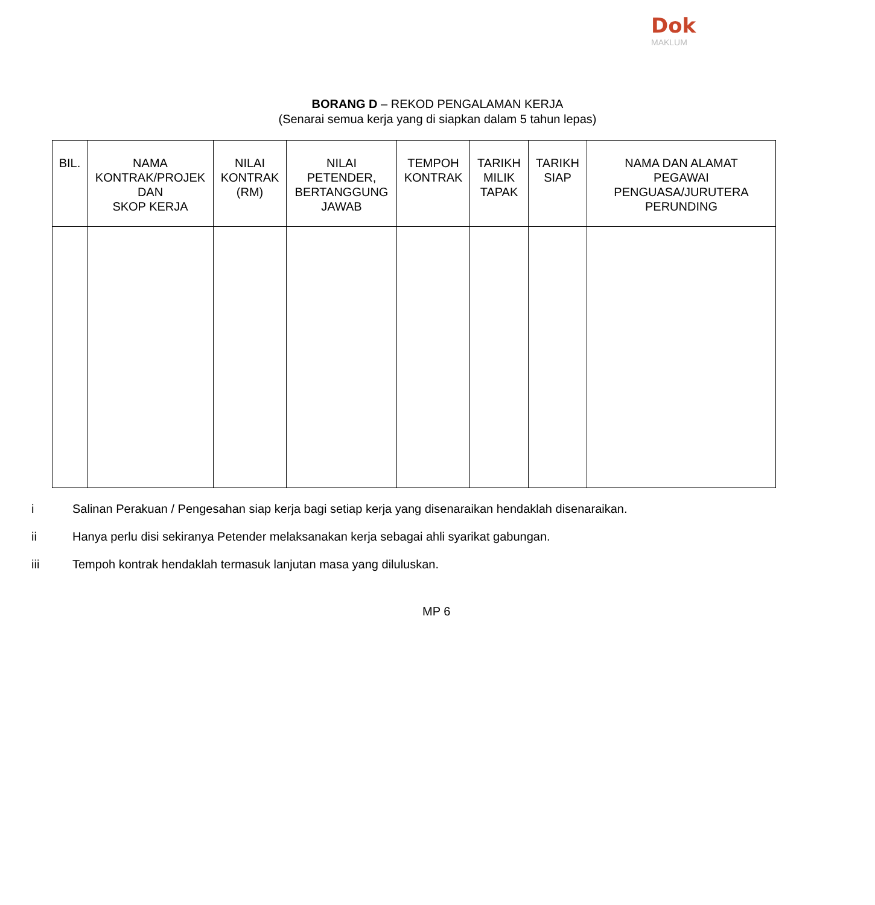Dok
MAKLUM
BORANG D – REKOD PENGALAMAN KERJA
(Senarai semua kerja yang di siapkan dalam 5 tahun lepas)
| BIL. | NAMA KONTRAK/PROJEK DAN SKOP KERJA | NILAI KONTRAK (RM) | NILAI PETENDER, BERTANGGUNG JAWAB | TEMPOH KONTRAK | TARIKH MILIK TAPAK | TARIKH SIAP | NAMA DAN ALAMAT PEGAWAI PENGUASA/JURUTERA PERUNDING |
| --- | --- | --- | --- | --- | --- | --- | --- |
i Salinan Perakuan / Pengesahan siap kerja bagi setiap kerja yang disenaraikan hendaklah disenaraikan.
ii Hanya perlu disi sekiranya Petender melaksanakan kerja sebagai ahli syarikat gabungan.
iii Tempoh kontrak hendaklah termasuk lanjutan masa yang diluluskan.
MP 6